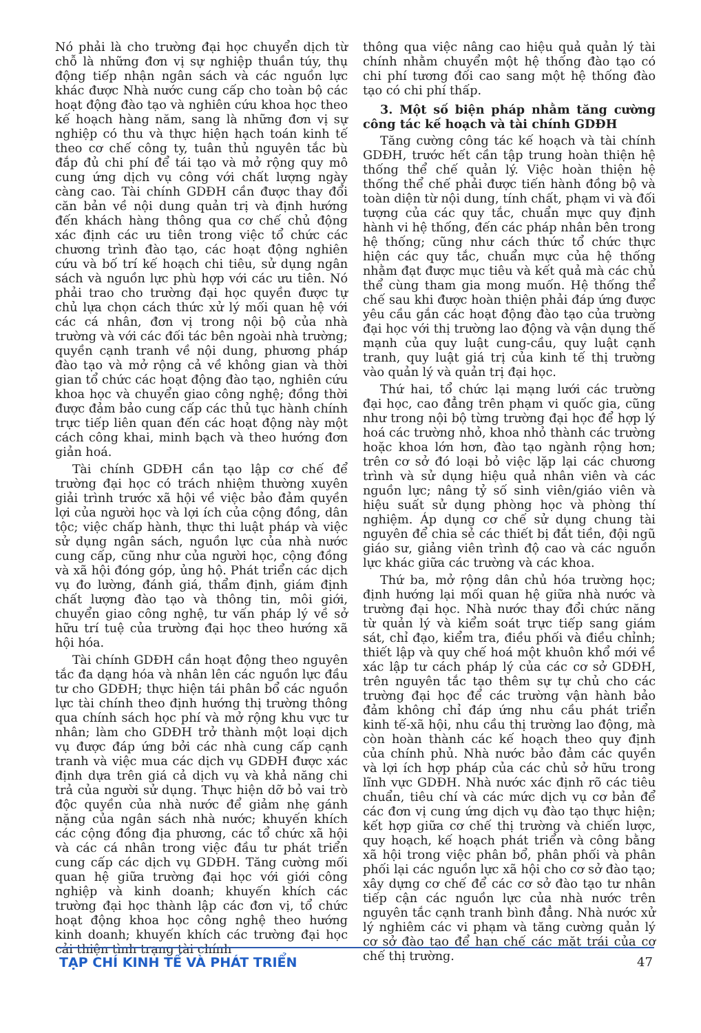Nó phải là cho trường đại học chuyển dịch từ chỗ là những đơn vị sự nghiệp thuần túy, thụ động tiếp nhận ngân sách và các nguồn lực khác được Nhà nước cung cấp cho toàn bộ các hoạt động đào tạo và nghiên cứu khoa học theo kế hoạch hàng năm, sang là những đơn vị sự nghiệp có thu và thực hiện hạch toán kinh tế theo cơ chế công ty, tuân thủ nguyên tắc bù đắp đủ chi phí để tái tạo và mở rộng quy mô cung ứng dịch vụ công với chất lượng ngày càng cao. Tài chính GDĐH cần được thay đổi căn bản về nội dung quản trị và định hướng đến khách hàng thông qua cơ chế chủ động xác định các ưu tiên trong việc tổ chức các chương trình đào tạo, các hoạt động nghiên cứu và bố trí kế hoạch chi tiêu, sử dụng ngân sách và nguồn lực phù hợp với các ưu tiên. Nó phải trao cho trường đại học quyền được tự chủ lựa chọn cách thức xử lý mối quan hệ với các cá nhân, đơn vị trong nội bộ của nhà trường và với các đối tác bên ngoài nhà trường; quyền cạnh tranh về nội dung, phương pháp đào tạo và mở rộng cả về không gian và thời gian tổ chức các hoạt động đào tạo, nghiên cứu khoa học và chuyển giao công nghệ; đồng thời được đảm bảo cung cấp các thủ tục hành chính trực tiếp liên quan đến các hoạt động này một cách công khai, minh bạch và theo hướng đơn giản hoá.
Tài chính GDĐH cần tạo lập cơ chế để trường đại học có trách nhiệm thường xuyên giải trình trước xã hội về việc bảo đảm quyền lợi của người học và lợi ích của cộng đồng, dân tộc; việc chấp hành, thực thi luật pháp và việc sử dụng ngân sách, nguồn lực của nhà nước cung cấp, cũng như của người học, cộng đồng và xã hội đóng góp, ủng hộ. Phát triển các dịch vụ đo lường, đánh giá, thẩm định, giám định chất lượng đào tạo và thông tin, môi giới, chuyển giao công nghệ, tư vấn pháp lý về sở hữu trí tuệ của trường đại học theo hướng xã hội hóa.
Tài chính GDĐH cần hoạt động theo nguyên tắc đa dạng hóa và nhân lên các nguồn lực đầu tư cho GDĐH; thực hiện tái phân bổ các nguồn lực tài chính theo định hướng thị trường thông qua chính sách học phí và mở rộng khu vực tư nhân; làm cho GDĐH trở thành một loại dịch vụ được đáp ứng bởi các nhà cung cấp cạnh tranh và việc mua các dịch vụ GDĐH được xác định dựa trên giá cả dịch vụ và khả năng chi trả của người sử dụng. Thực hiện dỡ bỏ vai trò độc quyền của nhà nước để giảm nhẹ gánh nặng của ngân sách nhà nước; khuyến khích các cộng đồng địa phương, các tổ chức xã hội và các cá nhân trong việc đầu tư phát triển cung cấp các dịch vụ GDĐH. Tăng cường mối quan hệ giữa trường đại học với giới công nghiệp và kinh doanh; khuyến khích các trường đại học thành lập các đơn vị, tổ chức hoạt động khoa học công nghệ theo hướng kinh doanh; khuyến khích các trường đại học cải thiện tình trạng tài chính
thông qua việc nâng cao hiệu quả quản lý tài chính nhằm chuyển một hệ thống đào tạo có chi phí tương đối cao sang một hệ thống đào tạo có chi phí thấp.
3. Một số biện pháp nhằm tăng cường công tác kế hoạch và tài chính GDĐH
Tăng cường công tác kế hoạch và tài chính GDĐH, trước hết cần tập trung hoàn thiện hệ thống thể chế quản lý. Việc hoàn thiện hệ thống thể chế phải được tiến hành đồng bộ và toàn diện từ nội dung, tính chất, phạm vi và đối tượng của các quy tắc, chuẩn mực quy định hành vi hệ thống, đến các pháp nhân bên trong hệ thống; cũng như cách thức tổ chức thực hiện các quy tắc, chuẩn mực của hệ thống nhằm đạt được mục tiêu và kết quả mà các chủ thể cùng tham gia mong muốn. Hệ thống thể chế sau khi được hoàn thiện phải đáp ứng được yêu cầu gắn các hoạt động đào tạo của trường đại học với thị trường lao động và vận dụng thế mạnh của quy luật cung-cầu, quy luật cạnh tranh, quy luật giá trị của kinh tế thị trường vào quản lý và quản trị đại học.
Thứ hai, tổ chức lại mạng lưới các trường đại học, cao đẳng trên phạm vi quốc gia, cũng như trong nội bộ từng trường đại học để hợp lý hoá các trường nhỏ, khoa nhỏ thành các trường hoặc khoa lớn hơn, đào tạo ngành rộng hơn; trên cơ sở đó loại bỏ việc lặp lại các chương trình và sử dụng hiệu quả nhân viên và các nguồn lực; nâng tỷ số sinh viên/giáo viên và hiệu suất sử dụng phòng học và phòng thí nghiệm. Áp dụng cơ chế sử dụng chung tài nguyên để chia sẻ các thiết bị đắt tiền, đội ngũ giáo sư, giảng viên trình độ cao và các nguồn lực khác giữa các trường và các khoa.
Thứ ba, mở rộng dân chủ hóa trường học; định hướng lại mối quan hệ giữa nhà nước và trường đại học. Nhà nước thay đổi chức năng từ quản lý và kiểm soát trực tiếp sang giám sát, chỉ đạo, kiểm tra, điều phối và điều chỉnh; thiết lập và quy chế hoá một khuôn khổ mới về xác lập tư cách pháp lý của các cơ sở GDĐH, trên nguyên tắc tạo thêm sự tự chủ cho các trường đại học để các trường vận hành bảo đảm không chỉ đáp ứng nhu cầu phát triển kinh tế-xã hội, nhu cầu thị trường lao động, mà còn hoàn thành các kế hoạch theo quy định của chính phủ. Nhà nước bảo đảm các quyền và lợi ích hợp pháp của các chủ sở hữu trong lĩnh vực GDĐH. Nhà nước xác định rõ các tiêu chuẩn, tiêu chí và các mức dịch vụ cơ bản để các đơn vị cung ứng dịch vụ đào tạo thực hiện; kết hợp giữa cơ chế thị trường và chiến lược, quy hoạch, kế hoạch phát triển và công bằng xã hội trong việc phân bổ, phân phối và phân phối lại các nguồn lực xã hội cho cơ sở đào tạo; xây dựng cơ chế để các cơ sở đào tạo tư nhân tiếp cận các nguồn lực của nhà nước trên nguyên tắc cạnh tranh bình đẳng. Nhà nước xử lý nghiêm các vi phạm và tăng cường quản lý cơ sở đào tạo để hạn chế các mặt trái của cơ chế thị trường.
TẠP CHÍ KINH TẾ VÀ PHÁT TRIỂN 47